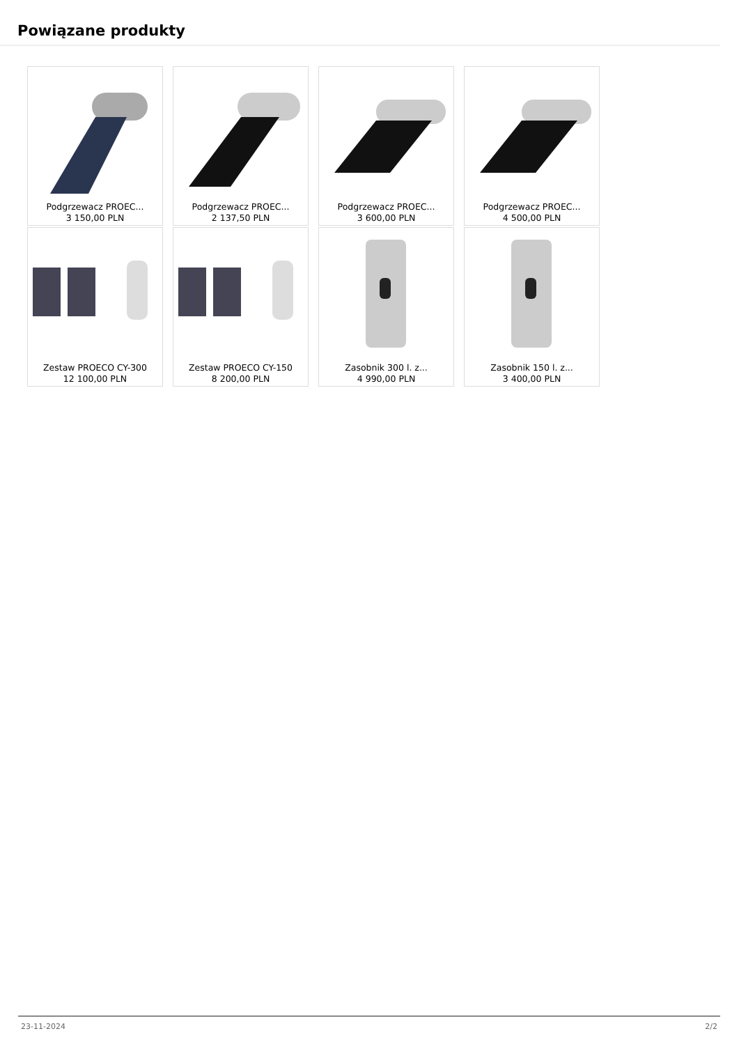Powiązane produkty
Podgrzewacz PROEC...
3 150,00 PLN
Podgrzewacz PROEC...
2 137,50 PLN
Podgrzewacz PROEC...
3 600,00 PLN
Podgrzewacz PROEC...
4 500,00 PLN
Zestaw PROECO CY-300
12 100,00 PLN
Zestaw PROECO CY-150
8 200,00 PLN
Zasobnik 300 l. z...
4 990,00 PLN
Zasobnik 150 l. z...
3 400,00 PLN
23-11-2024 2/2